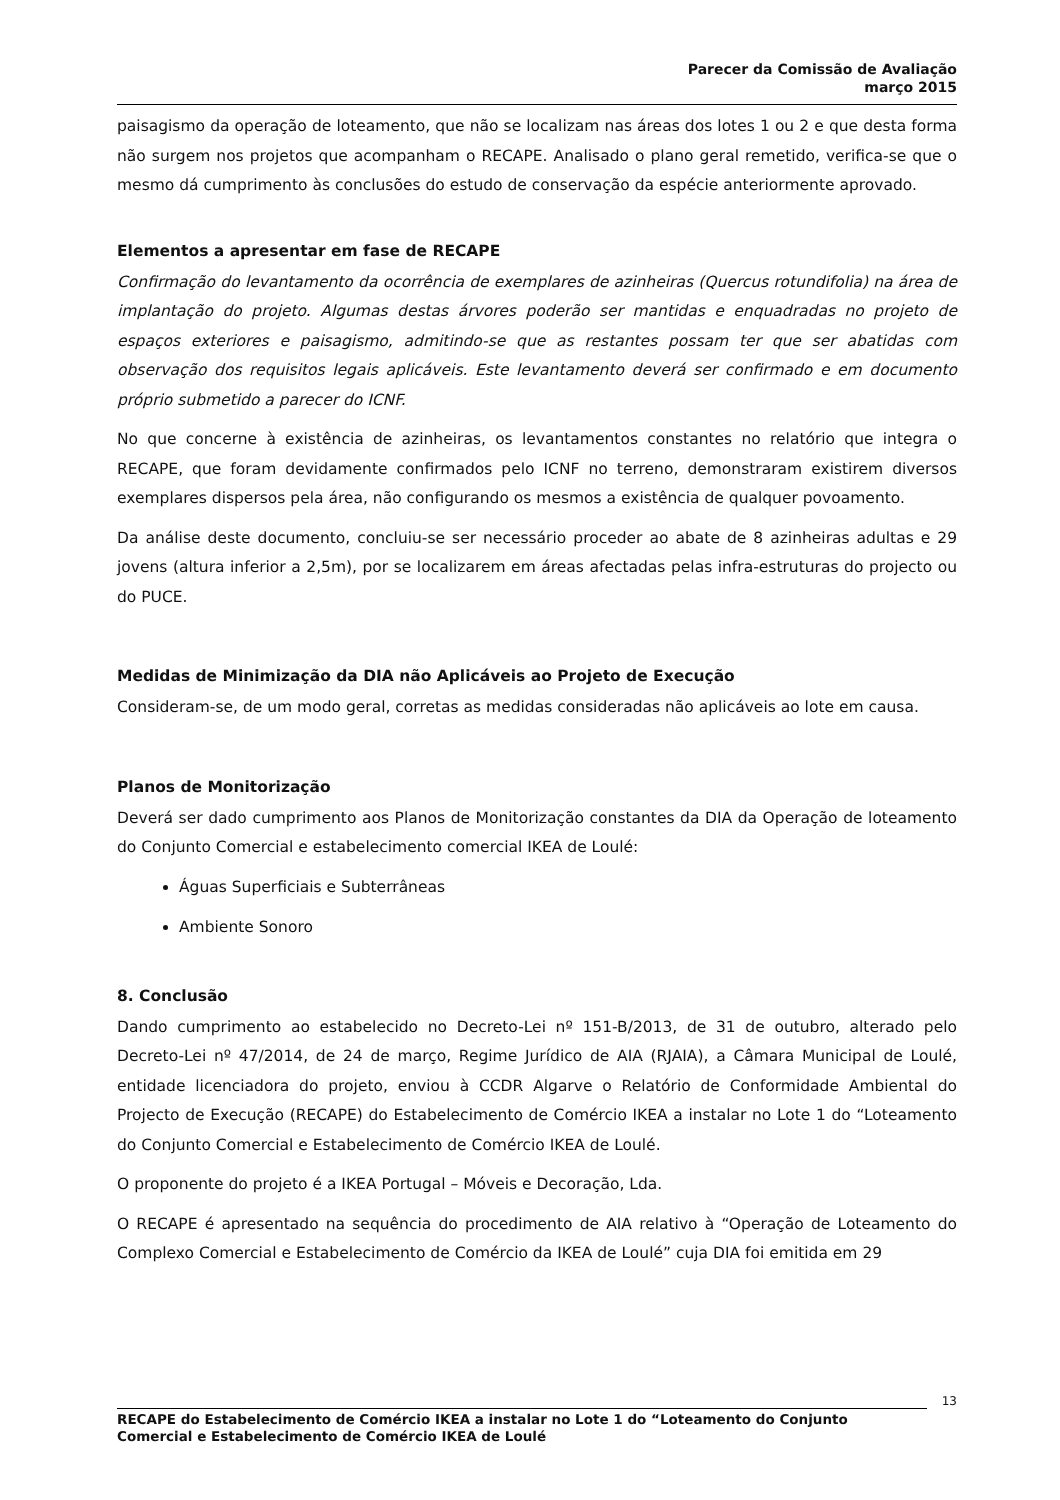Parecer da Comissão de Avaliação
março 2015
paisagismo da operação de loteamento, que não se localizam nas áreas dos lotes 1 ou 2 e que desta forma não surgem nos projetos que acompanham o RECAPE. Analisado o plano geral remetido, verifica-se que o mesmo dá cumprimento às conclusões do estudo de conservação da espécie anteriormente aprovado.
Elementos a apresentar em fase de RECAPE
Confirmação do levantamento da ocorrência de exemplares de azinheiras (Quercus rotundifolia) na área de implantação do projeto. Algumas destas árvores poderão ser mantidas e enquadradas no projeto de espaços exteriores e paisagismo, admitindo-se que as restantes possam ter que ser abatidas com observação dos requisitos legais aplicáveis. Este levantamento deverá ser confirmado e em documento próprio submetido a parecer do ICNF.
No que concerne à existência de azinheiras, os levantamentos constantes no relatório que integra o RECAPE, que foram devidamente confirmados pelo ICNF no terreno, demonstraram existirem diversos exemplares dispersos pela área, não configurando os mesmos a existência de qualquer povoamento.
Da análise deste documento, concluiu-se ser necessário proceder ao abate de 8 azinheiras adultas e 29 jovens (altura inferior a 2,5m), por se localizarem em áreas afectadas pelas infra-estruturas do projecto ou do PUCE.
Medidas de Minimização da DIA não Aplicáveis ao Projeto de Execução
Consideram-se, de um modo geral, corretas as medidas consideradas não aplicáveis ao lote em causa.
Planos de Monitorização
Deverá ser dado cumprimento aos Planos de Monitorização constantes da DIA da Operação de loteamento do Conjunto Comercial e estabelecimento comercial IKEA de Loulé:
Águas Superficiais e Subterrâneas
Ambiente Sonoro
8. Conclusão
Dando cumprimento ao estabelecido no Decreto-Lei nº 151-B/2013, de 31 de outubro, alterado pelo Decreto-Lei nº 47/2014, de 24 de março, Regime Jurídico de AIA (RJAIA), a Câmara Municipal de Loulé, entidade licenciadora do projeto, enviou à CCDR Algarve o Relatório de Conformidade Ambiental do Projecto de Execução (RECAPE) do Estabelecimento de Comércio IKEA a instalar no Lote 1 do “Loteamento do Conjunto Comercial e Estabelecimento de Comércio IKEA de Loulé.
O proponente do projeto é a IKEA Portugal – Móveis e Decoração, Lda.
O RECAPE é apresentado na sequência do procedimento de AIA relativo à “Operação de Loteamento do Complexo Comercial e Estabelecimento de Comércio da IKEA de Loulé” cuja DIA foi emitida em 29
13
RECAPE do Estabelecimento de Comércio IKEA a instalar no Lote 1 do “Loteamento do Conjunto Comercial e Estabelecimento de Comércio IKEA de Loulé